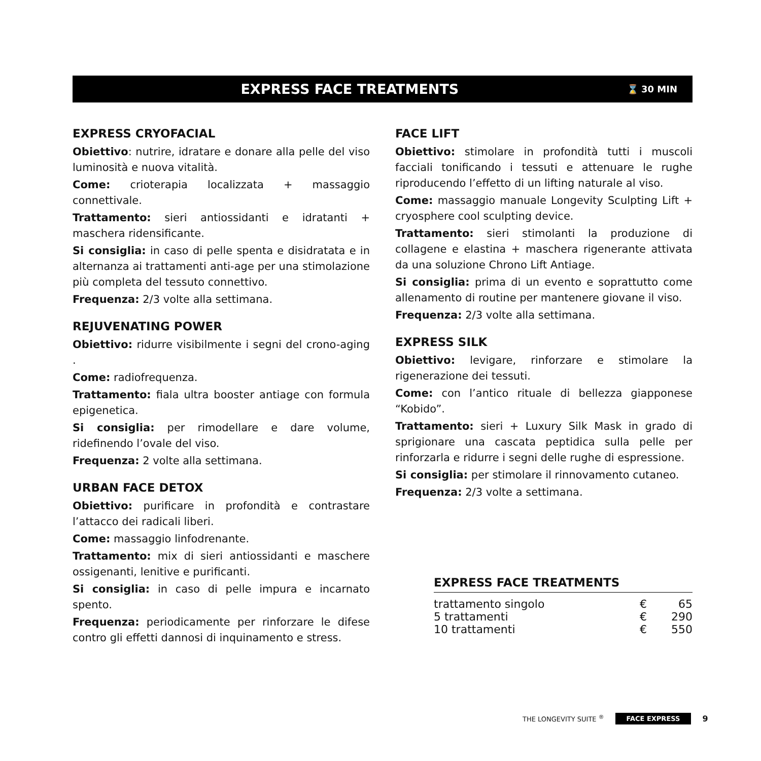EXPRESS FACE TREATMENTS
⌛ 30 MIN
EXPRESS CRYOFACIAL
Obiettivo: nutrire, idratare e donare alla pelle del viso luminosità e nuova vitalità.
Come: crioterapia localizzata + massaggio connettivale.
Trattamento: sieri antiossidanti e idratanti + maschera ridensificante.
Si consiglia: in caso di pelle spenta e disidratata e in alternanza ai trattamenti anti-age per una stimolazione più completa del tessuto connettivo.
Frequenza: 2/3 volte alla settimana.
REJUVENATING POWER
Obiettivo: ridurre visibilmente i segni del crono-aging .
Come: radiofrequenza.
Trattamento: fiala ultra booster antiage con formula epigenetica.
Si consiglia: per rimodellare e dare volume, ridefinendo l’ovale del viso.
Frequenza: 2 volte alla settimana.
URBAN FACE DETOX
Obiettivo: purificare in profondità e contrastare l’attacco dei radicali liberi.
Come: massaggio linfodrenante.
Trattamento: mix di sieri antiossidanti e maschere ossigenanti, lenitive e purificanti.
Si consiglia: in caso di pelle impura e incarnato spento.
Frequenza: periodicamente per rinforzare le difese contro gli effetti dannosi di inquinamento e stress.
FACE LIFT
Obiettivo: stimolare in profondità tutti i muscoli facciali tonificando i tessuti e attenuare le rughe riproducendo l’effetto di un lifting naturale al viso.
Come: massaggio manuale Longevity Sculpting Lift + cryosphere cool sculpting device.
Trattamento: sieri stimolanti la produzione di collagene e elastina + maschera rigenerante attivata da una soluzione Chrono Lift Antiage.
Si consiglia: prima di un evento e soprattutto come allenamento di routine per mantenere giovane il viso.
Frequenza: 2/3 volte alla settimana.
EXPRESS SILK
Obiettivo: levigare, rinforzare e stimolare la rigenerazione dei tessuti.
Come: con l’antico rituale di bellezza giapponese “Kobido”.
Trattamento: sieri + Luxury Silk Mask in grado di sprigionare una cascata peptidica sulla pelle per rinforzarla e ridurre i segni delle rughe di espressione.
Si consiglia: per stimolare il rinnovamento cutaneo.
Frequenza: 2/3 volte a settimana.
EXPRESS FACE TREATMENTS
| trattamento singolo | € | 65 |
| 5 trattamenti | € | 290 |
| 10 trattamenti | € | 550 |
THE LONGEVITY SUITE <sup>®</sup> FACE EXPRESS 9